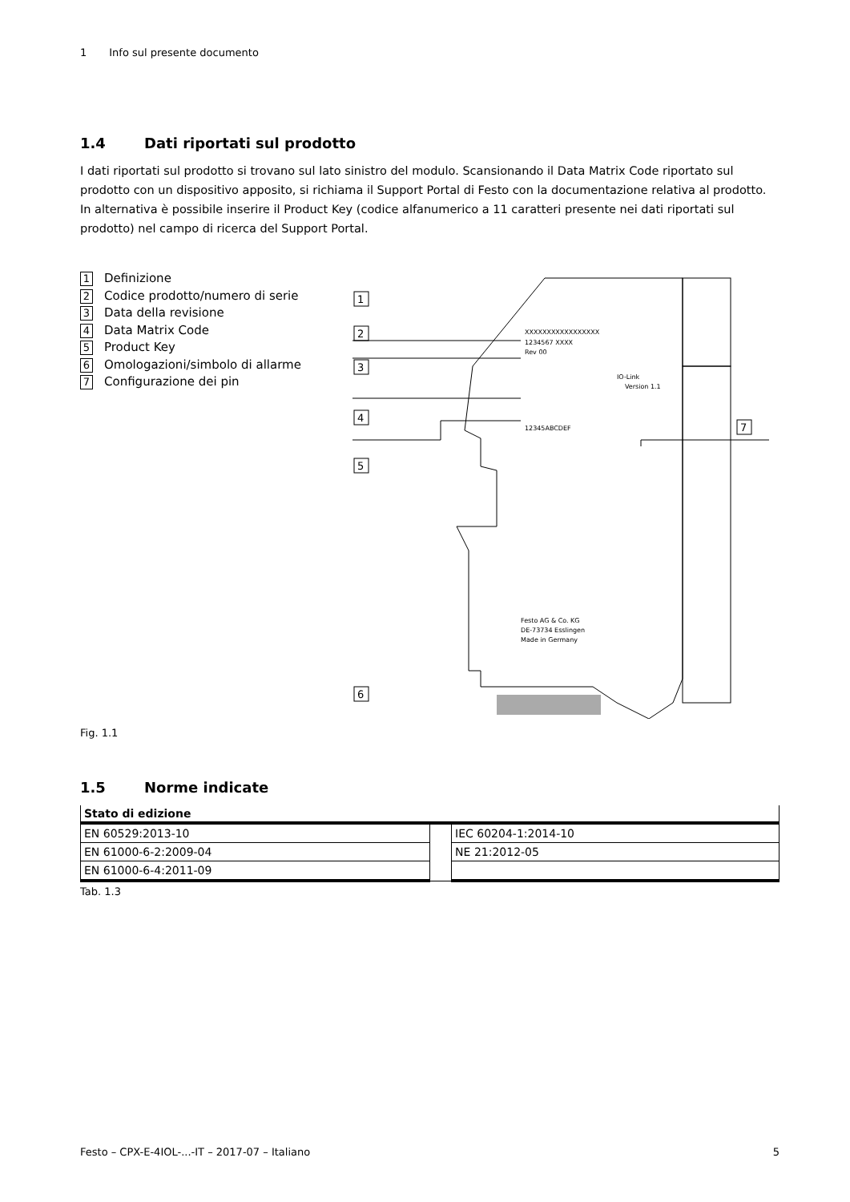1 Info sul presente documento
1.4 Dati riportati sul prodotto
I dati riportati sul prodotto si trovano sul lato sinistro del modulo. Scansionando il Data Matrix Code riportato sul prodotto con un dispositivo apposito, si richiama il Support Portal di Festo con la documentazione relativa al prodotto. In alternativa è possibile inserire il Product Key (codice alfanumerico a 11 caratteri presente nei dati riportati sul prodotto) nel campo di ricerca del Support Portal.
1 Definizione
2 Codice prodotto/numero di serie
3 Data della revisione
4 Data Matrix Code
5 Product Key
6 Omologazioni/simbolo di allarme
7 Configurazione dei pin
1
2
3
4
5
7
XXXXXXXXXXXXXXXXX
1234567 XXXX
Rev 00
12345ABCDEF
IO-Link
Version 1.1
Festo AG & Co. KG
DE-73734 Esslingen
Made in Germany
6
Fig. 1.1
1.5 Norme indicate
| Stato di edizione | | |
| --- | --- | --- |
| EN 60529:2013-10 | | IEC 60204-1:2014-10 |
| EN 61000-6-2:2009-04 | | NE 21:2012-05 |
| EN 61000-6-4:2011-09 | | |
Tab. 1.3
Festo – CPX-E-4IOL-...-IT – 2017-07 – Italiano 5